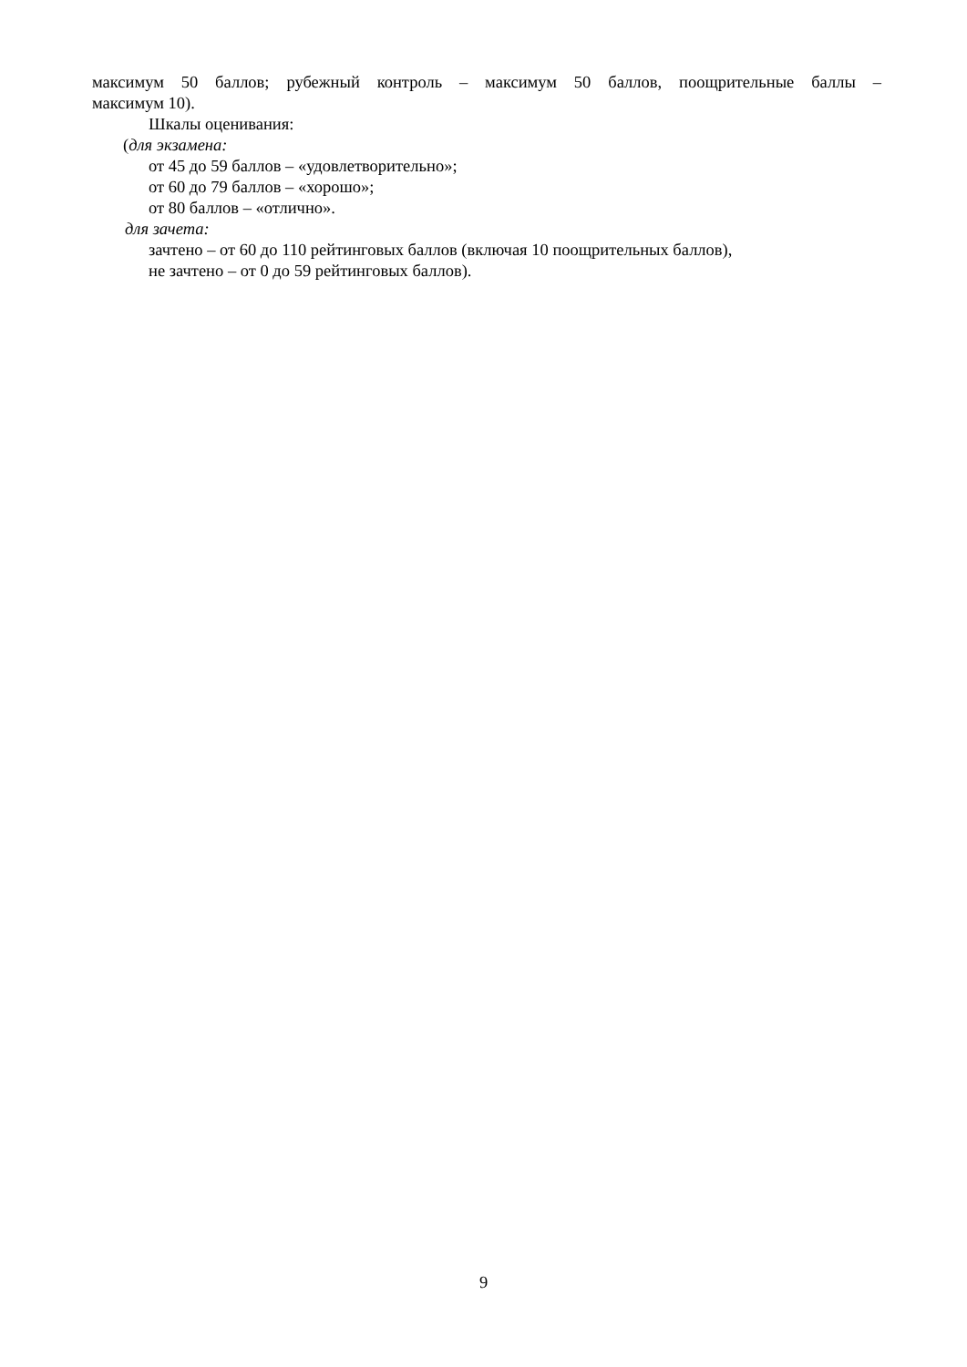максимум 50 баллов; рубежный контроль – максимум 50 баллов, поощрительные баллы –
максимум 10).
Шкалы оценивания:
(для экзамена:
от 45 до 59 баллов – «удовлетворительно»;
от 60 до 79 баллов – «хорошо»;
от 80 баллов – «отлично».
для зачета:
зачтено – от 60 до 110 рейтинговых баллов (включая 10 поощрительных баллов),
не зачтено – от 0 до 59 рейтинговых баллов).
9